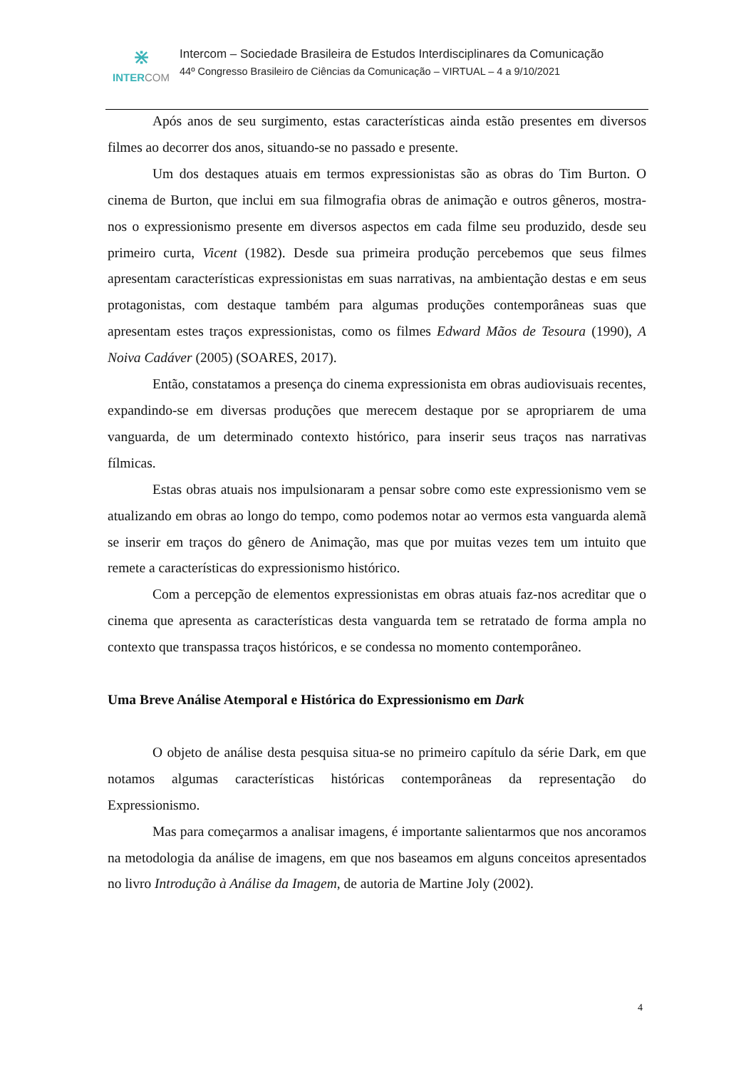⋇
INTERCOM
Intercom – Sociedade Brasileira de Estudos Interdisciplinares da Comunicação
44º Congresso Brasileiro de Ciências da Comunicação – VIRTUAL – 4 a 9/10/2021
Após anos de seu surgimento, estas características ainda estão presentes em diversos filmes ao decorrer dos anos, situando-se no passado e presente.
Um dos destaques atuais em termos expressionistas são as obras do Tim Burton. O cinema de Burton, que inclui em sua filmografia obras de animação e outros gêneros, mostra-nos o expressionismo presente em diversos aspectos em cada filme seu produzido, desde seu primeiro curta, Vicent (1982). Desde sua primeira produção percebemos que seus filmes apresentam características expressionistas em suas narrativas, na ambientação destas e em seus protagonistas, com destaque também para algumas produções contemporâneas suas que apresentam estes traços expressionistas, como os filmes Edward Mãos de Tesoura (1990), A Noiva Cadáver (2005) (SOARES, 2017).
Então, constatamos a presença do cinema expressionista em obras audiovisuais recentes, expandindo-se em diversas produções que merecem destaque por se apropriarem de uma vanguarda, de um determinado contexto histórico, para inserir seus traços nas narrativas fílmicas.
Estas obras atuais nos impulsionaram a pensar sobre como este expressionismo vem se atualizando em obras ao longo do tempo, como podemos notar ao vermos esta vanguarda alemã se inserir em traços do gênero de Animação, mas que por muitas vezes tem um intuito que remete a características do expressionismo histórico.
Com a percepção de elementos expressionistas em obras atuais faz-nos acreditar que o cinema que apresenta as características desta vanguarda tem se retratado de forma ampla no contexto que transpassa traços históricos, e se condessa no momento contemporâneo.
Uma Breve Análise Atemporal e Histórica do Expressionismo em Dark
O objeto de análise desta pesquisa situa-se no primeiro capítulo da série Dark, em que notamos algumas características históricas contemporâneas da representação do Expressionismo.
Mas para começarmos a analisar imagens, é importante salientarmos que nos ancoramos na metodologia da análise de imagens, em que nos baseamos em alguns conceitos apresentados no livro Introdução à Análise da Imagem, de autoria de Martine Joly (2002).
4